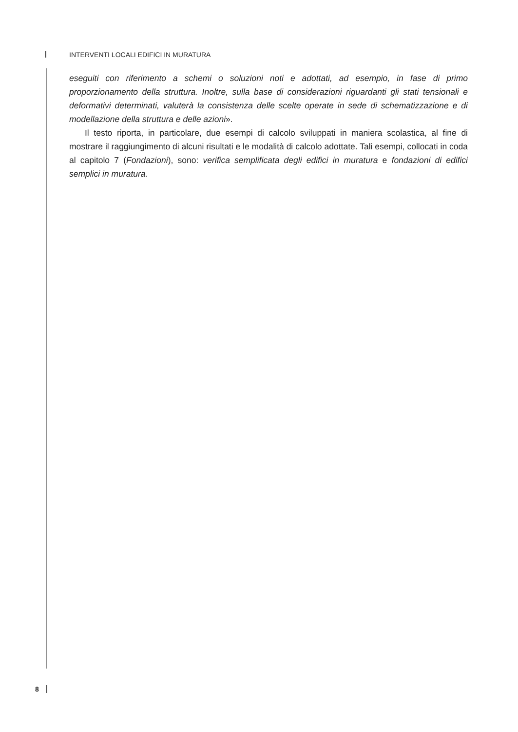INTERVENTI LOCALI EDIFICI IN MURATURA
eseguiti con riferimento a schemi o soluzioni noti e adottati, ad esempio, in fase di primo proporzionamento della struttura. Inoltre, sulla base di considerazioni riguardanti gli stati tensionali e deformativi determinati, valuterà la consistenza delle scelte operate in sede di schematizzazione e di modellazione della struttura e delle azioni».
Il testo riporta, in particolare, due esempi di calcolo sviluppati in maniera scolastica, al fine di mostrare il raggiungimento di alcuni risultati e le modalità di calcolo adottate. Tali esempi, collocati in coda al capitolo 7 (Fondazioni), sono: verifica semplificata degli edifici in muratura e fondazioni di edifici semplici in muratura.
8